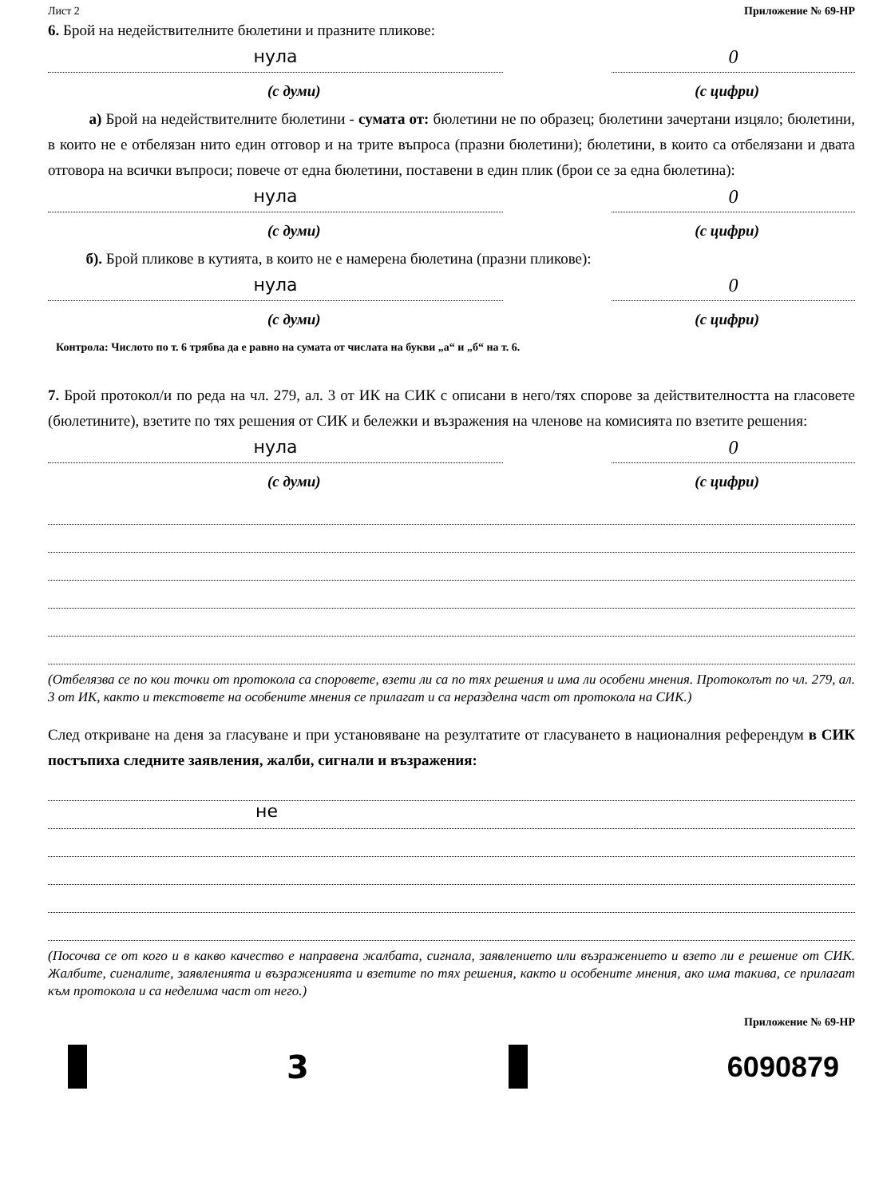Лист 2 Приложение № 69-НР
6. Брой на недействителните бюлетини и празните пликове:
нула 0
(с думи) (с цифри)
а) Брой на недействителните бюлетини - сумата от: бюлетини не по образец; бюлетини зачертани изцяло; бюлетини, в които не е отбелязан нито един отговор и на трите въпроса (празни бюлетини); бюлетини, в които са отбелязани и двата отговора на всички въпроси; повече от една бюлетини, поставени в един плик (брои се за една бюлетина):
нула 0
(с думи) (с цифри)
б). Брой пликове в кутията, в които не е намерена бюлетина (празни пликове):
нула 0
(с думи) (с цифри)
Контрола: Числото по т. 6 трябва да е равно на сумата от числата на букви „а“ и „б“ на т. 6.
7. Брой протокол/и по реда на чл. 279, ал. 3 от ИК на СИК с описани в него/тях спорове за действителността на гласовете (бюлетините), взетите по тях решения от СИК и бележки и възражения на членове на комисията по взетите решения:
нула 0
(с думи) (с цифри)
(Отбелязва се по кои точки от протокола са споровете, взети ли са по тях решения и има ли особени мнения. Протоколът по чл. 279, ал. 3 от ИК, както и текстовете на особените мнения се прилагат и са неразделна част от протокола на СИК.)
След откриване на деня за гласуване и при установяване на резултатите от гласуването в националния референдум в СИК постъпиха следните заявления, жалби, сигнали и възражения:
не
(Посочва се от кого и в какво качество е направена жалбата, сигнала, заявлението или възражението и взето ли е решение от СИК. Жалбите, сигналите, заявленията и възраженията и взетите по тях решения, както и особените мнения, ако има такива, се прилагат към протокола и са неделима част от него.)
Приложение № 69-НР
3 6090879